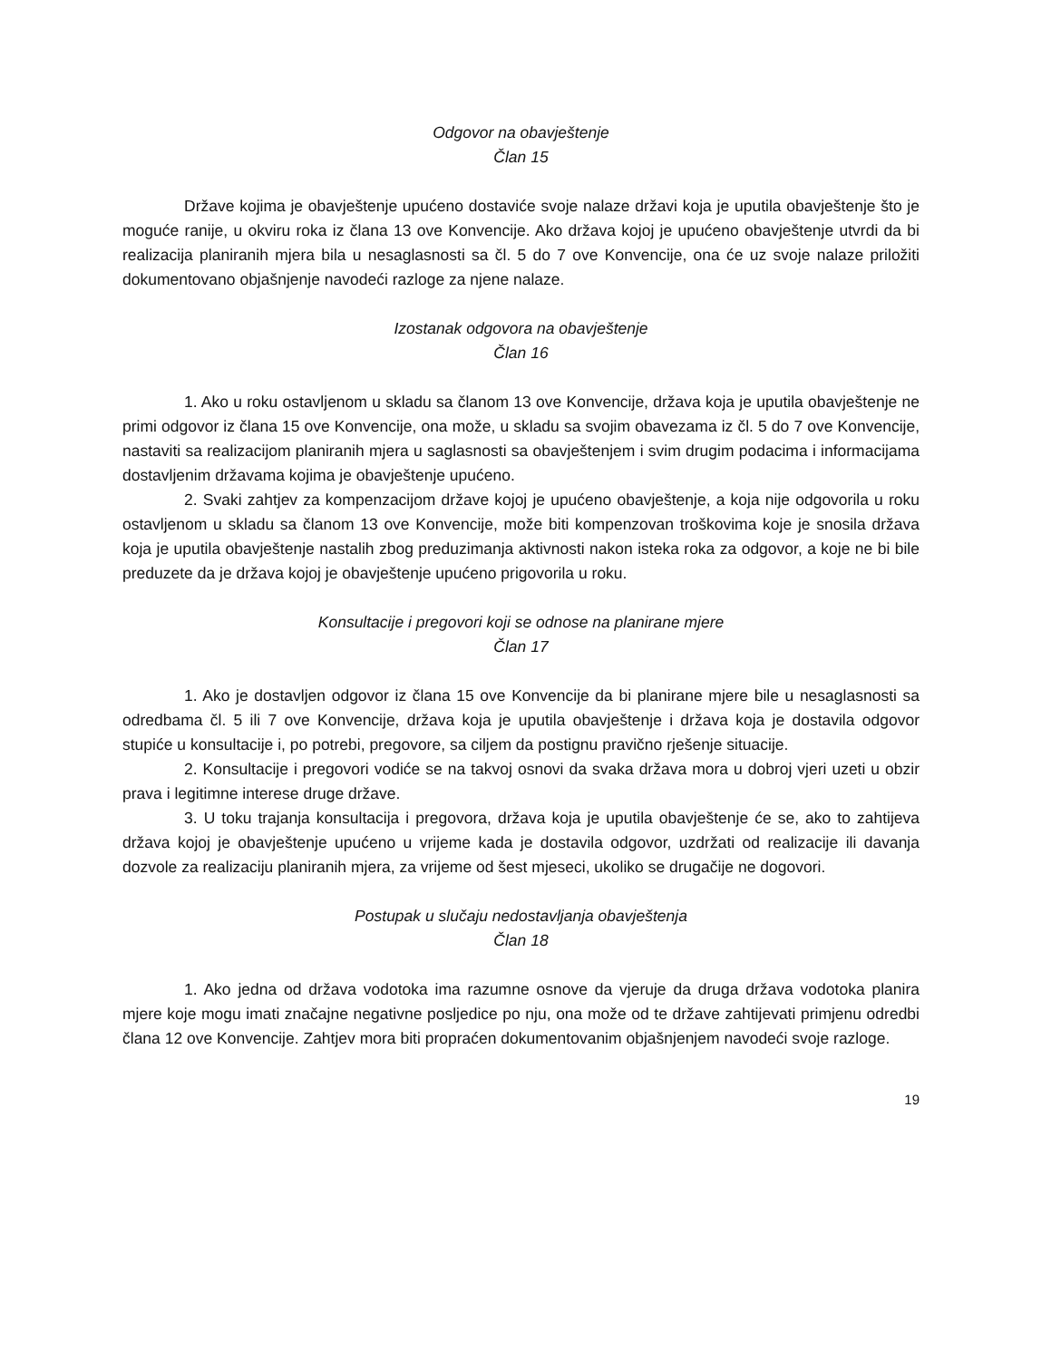Odgovor na obavještenje
Član 15
Države kojima je obavještenje upućeno dostaviće svoje nalaze državi koja je uputila obavještenje što je moguće ranije, u okviru roka iz člana 13 ove Konvencije. Ako država kojoj je upućeno obavještenje utvrdi da bi realizacija planiranih mjera bila u nesaglasnosti sa čl. 5 do 7 ove Konvencije, ona će uz svoje nalaze priložiti dokumentovano objašnjenje navodeći razloge za njene nalaze.
Izostanak odgovora na obavještenje
Član 16
1. Ako u roku ostavljenom u skladu sa članom 13 ove Konvencije, država koja je uputila obavještenje ne primi odgovor iz člana 15 ove Konvencije, ona može, u skladu sa svojim obavezama iz čl. 5 do 7 ove Konvencije, nastaviti sa realizacijom planiranih mjera u saglasnosti sa obavještenjem i svim drugim podacima i informacijama dostavljenim državama kojima je obavještenje upućeno.
2. Svaki zahtjev za kompenzacijom države kojoj je upućeno obavještenje, a koja nije odgovorila u roku ostavljenom u skladu sa članom 13 ove Konvencije, može biti kompenzovan troškovima koje je snosila država koja je uputila obavještenje nastalih zbog preduzimanja aktivnosti nakon isteka roka za odgovor, a koje ne bi bile preduzete da je država kojoj je obavještenje upućeno prigovorila u roku.
Konsultacije i pregovori koji se odnose na planirane mjere
Član 17
1. Ako je dostavljen odgovor iz člana 15 ove Konvencije da bi planirane mjere bile u nesaglasnosti sa odredbama čl. 5 ili 7 ove Konvencije, država koja je uputila obavještenje i država koja je dostavila odgovor stupiće u konsultacije i, po potrebi, pregovore, sa ciljem da postignu pravično rješenje situacije.
2. Konsultacije i pregovori vodiće se na takvoj osnovi da svaka država mora u dobroj vjeri uzeti u obzir prava i legitimne interese druge države.
3. U toku trajanja konsultacija i pregovora, država koja je uputila obavještenje će se, ako to zahtijeva država kojoj je obavještenje upućeno u vrijeme kada je dostavila odgovor, uzdržati od realizacije ili davanja dozvole za realizaciju planiranih mjera, za vrijeme od šest mjeseci, ukoliko se drugačije ne dogovori.
Postupak u slučaju nedostavljanja obavještenja
Član 18
1. Ako jedna od država vodotoka ima razumne osnove da vjeruje da druga država vodotoka planira mjere koje mogu imati značajne negativne posljedice po nju, ona može od te države zahtijevati primjenu odredbi člana 12 ove Konvencije. Zahtjev mora biti propraćen dokumentovanim objašnjenjem navodeći svoje razloge.
19